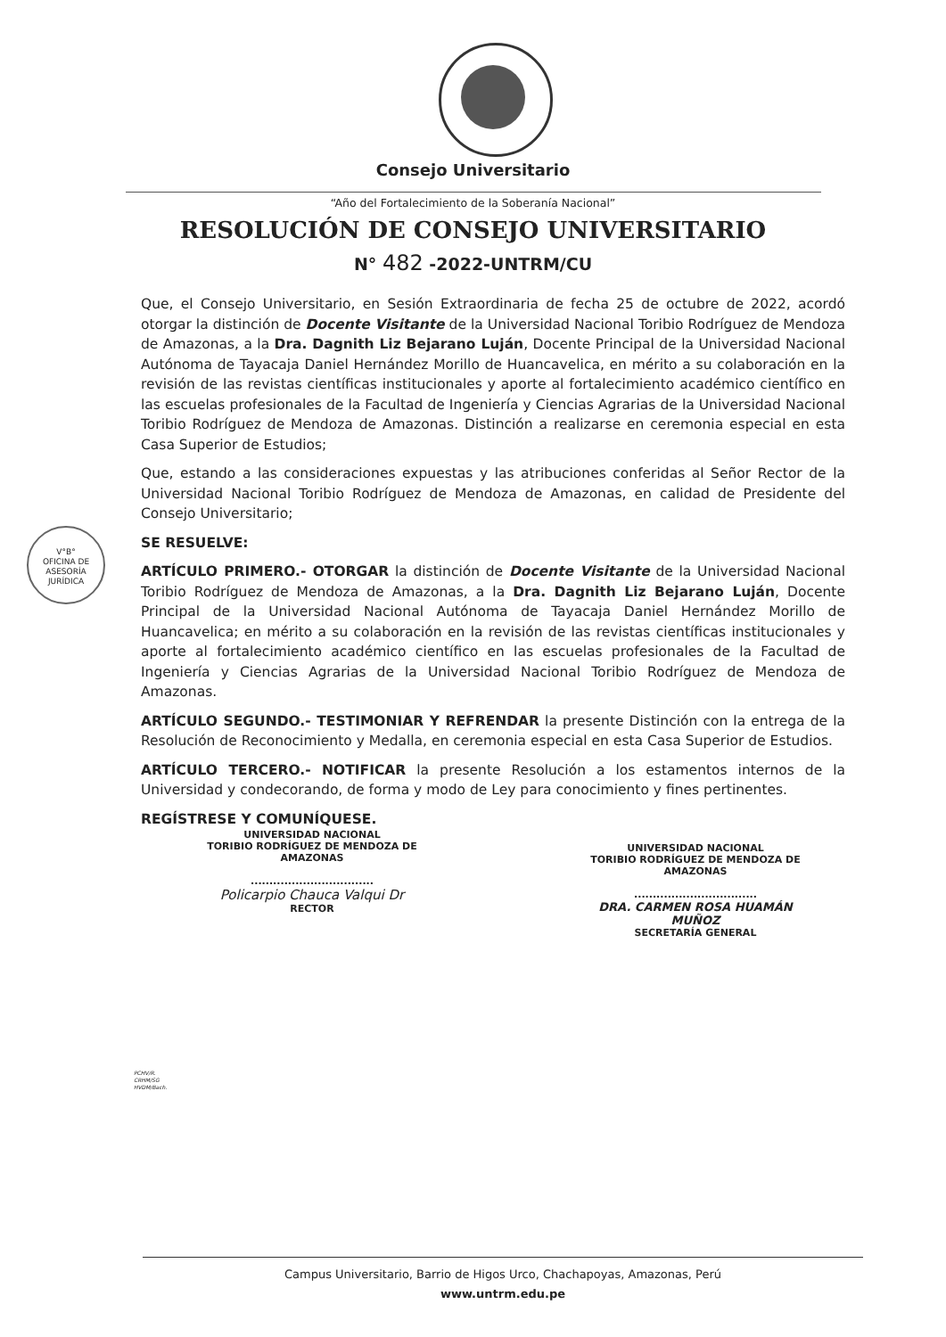Consejo Universitario
“Año del Fortalecimiento de la Soberanía Nacional”
RESOLUCIÓN DE CONSEJO UNIVERSITARIO
N° 482 -2022-UNTRM/CU
Que, el Consejo Universitario, en Sesión Extraordinaria de fecha 25 de octubre de 2022, acordó otorgar la distinción de Docente Visitante de la Universidad Nacional Toribio Rodríguez de Mendoza de Amazonas, a la Dra. Dagnith Liz Bejarano Luján, Docente Principal de la Universidad Nacional Autónoma de Tayacaja Daniel Hernández Morillo de Huancavelica, en mérito a su colaboración en la revisión de las revistas científicas institucionales y aporte al fortalecimiento académico científico en las escuelas profesionales de la Facultad de Ingeniería y Ciencias Agrarias de la Universidad Nacional Toribio Rodríguez de Mendoza de Amazonas. Distinción a realizarse en ceremonia especial en esta Casa Superior de Estudios;
Que, estando a las consideraciones expuestas y las atribuciones conferidas al Señor Rector de la Universidad Nacional Toribio Rodríguez de Mendoza de Amazonas, en calidad de Presidente del Consejo Universitario;
SE RESUELVE:
ARTÍCULO PRIMERO.- OTORGAR la distinción de Docente Visitante de la Universidad Nacional Toribio Rodríguez de Mendoza de Amazonas, a la Dra. Dagnith Liz Bejarano Luján, Docente Principal de la Universidad Nacional Autónoma de Tayacaja Daniel Hernández Morillo de Huancavelica; en mérito a su colaboración en la revisión de las revistas científicas institucionales y aporte al fortalecimiento académico científico en las escuelas profesionales de la Facultad de Ingeniería y Ciencias Agrarias de la Universidad Nacional Toribio Rodríguez de Mendoza de Amazonas.
ARTÍCULO SEGUNDO.- TESTIMONIAR Y REFRENDAR la presente Distinción con la entrega de la Resolución de Reconocimiento y Medalla, en ceremonia especial en esta Casa Superior de Estudios.
ARTÍCULO TERCERO.- NOTIFICAR la presente Resolución a los estamentos internos de la Universidad y condecorando, de forma y modo de Ley para conocimiento y fines pertinentes.
REGÍSTRESE Y COMUNÍQUESE.
V°B°
OFICINA DE
ASESORÍA
JURÍDICA
UNIVERSIDAD NACIONAL
TORIBIO RODRÍGUEZ DE MENDOZA DE AMAZONAS
.................................
Policarpio Chauca Valqui Dr
RECTOR
UNIVERSIDAD NACIONAL
TORIBIO RODRÍGUEZ DE MENDOZA DE AMAZONAS
.................................
DRA. CARMEN ROSA HUAMÁN MUÑOZ
SECRETARÍA GENERAL
PCHV/R.
CRHM/SG
HVDM/Bach.
Campus Universitario, Barrio de Higos Urco, Chachapoyas, Amazonas, Perú
www.untrm.edu.pe